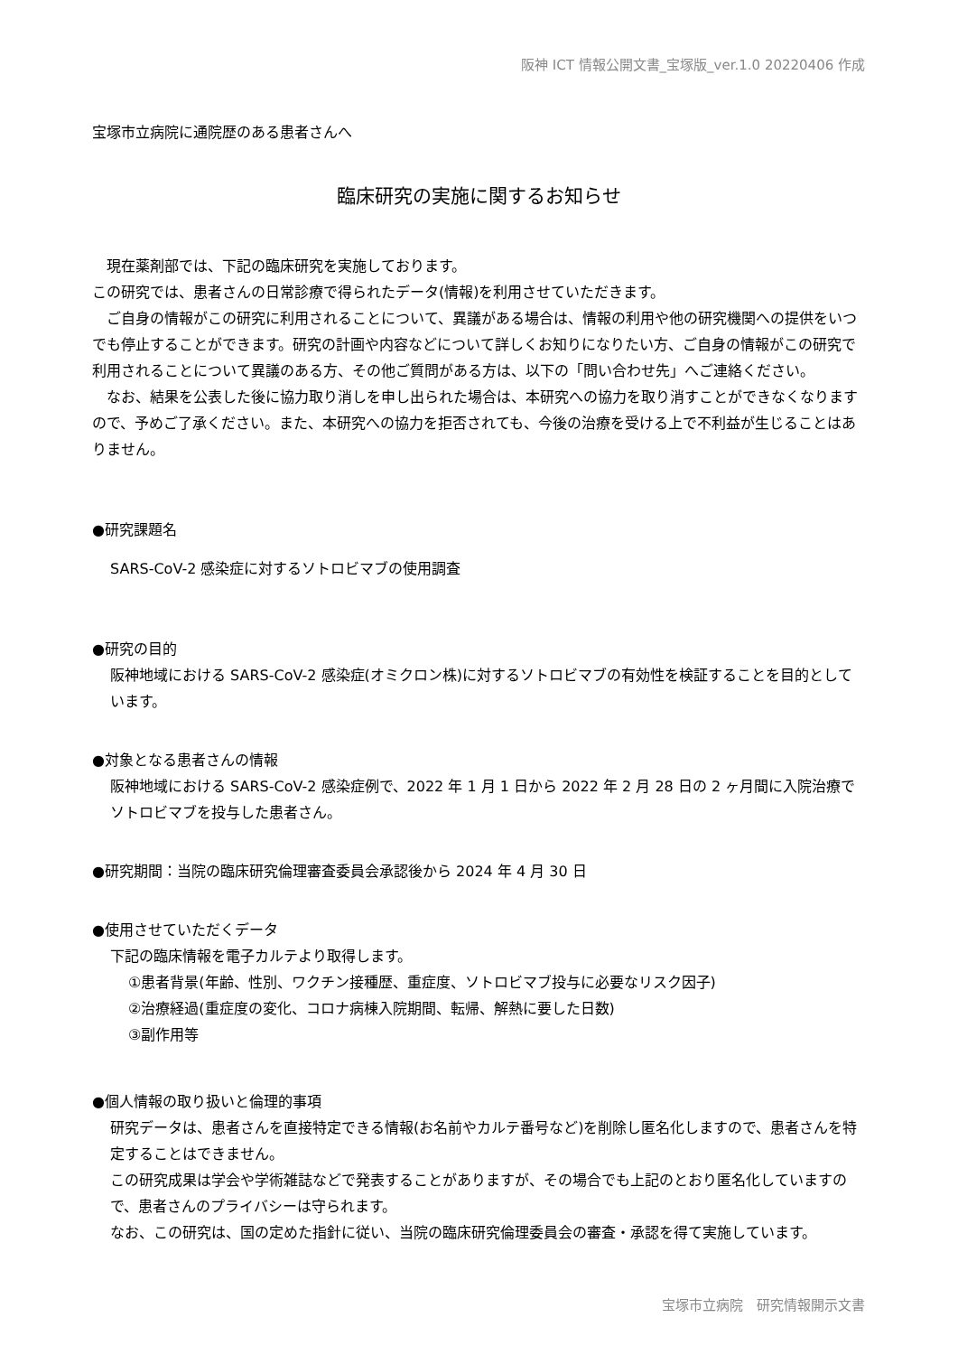阪神 ICT 情報公開文書_宝塚版_ver.1.0 20220406 作成
宝塚市立病院に通院歴のある患者さんへ
臨床研究の実施に関するお知らせ
　現在薬剤部では、下記の臨床研究を実施しております。
この研究では、患者さんの日常診療で得られたデータ(情報)を利用させていただきます。
　ご自身の情報がこの研究に利用されることについて、異議がある場合は、情報の利用や他の研究機関への提供をいつでも停止することができます。研究の計画や内容などについて詳しくお知りになりたい方、ご自身の情報がこの研究で利用されることについて異議のある方、その他ご質問がある方は、以下の「問い合わせ先」へご連絡ください。
　なお、結果を公表した後に協力取り消しを申し出られた場合は、本研究への協力を取り消すことができなくなりますので、予めご了承ください。また、本研究への協力を拒否されても、今後の治療を受ける上で不利益が生じることはありません。
●研究課題名
SARS-CoV-2 感染症に対するソトロビマブの使用調査
●研究の目的
阪神地域における SARS-CoV-2 感染症(オミクロン株)に対するソトロビマブの有効性を検証することを目的としています。
●対象となる患者さんの情報
阪神地域における SARS-CoV-2 感染症例で、2022 年 1 月 1 日から 2022 年 2 月 28 日の 2 ヶ月間に入院治療でソトロビマブを投与した患者さん。
●研究期間：当院の臨床研究倫理審査委員会承認後から 2024 年 4 月 30 日
●使用させていただくデータ
下記の臨床情報を電子カルテより取得します。
①患者背景(年齢、性別、ワクチン接種歴、重症度、ソトロビマブ投与に必要なリスク因子)
②治療経過(重症度の変化、コロナ病棟入院期間、転帰、解熱に要した日数)
③副作用等
●個人情報の取り扱いと倫理的事項
研究データは、患者さんを直接特定できる情報(お名前やカルテ番号など)を削除し匿名化しますので、患者さんを特定することはできません。
この研究成果は学会や学術雑誌などで発表することがありますが、その場合でも上記のとおり匿名化していますので、患者さんのプライバシーは守られます。
なお、この研究は、国の定めた指針に従い、当院の臨床研究倫理委員会の審査・承認を得て実施しています。
宝塚市立病院　研究情報開示文書